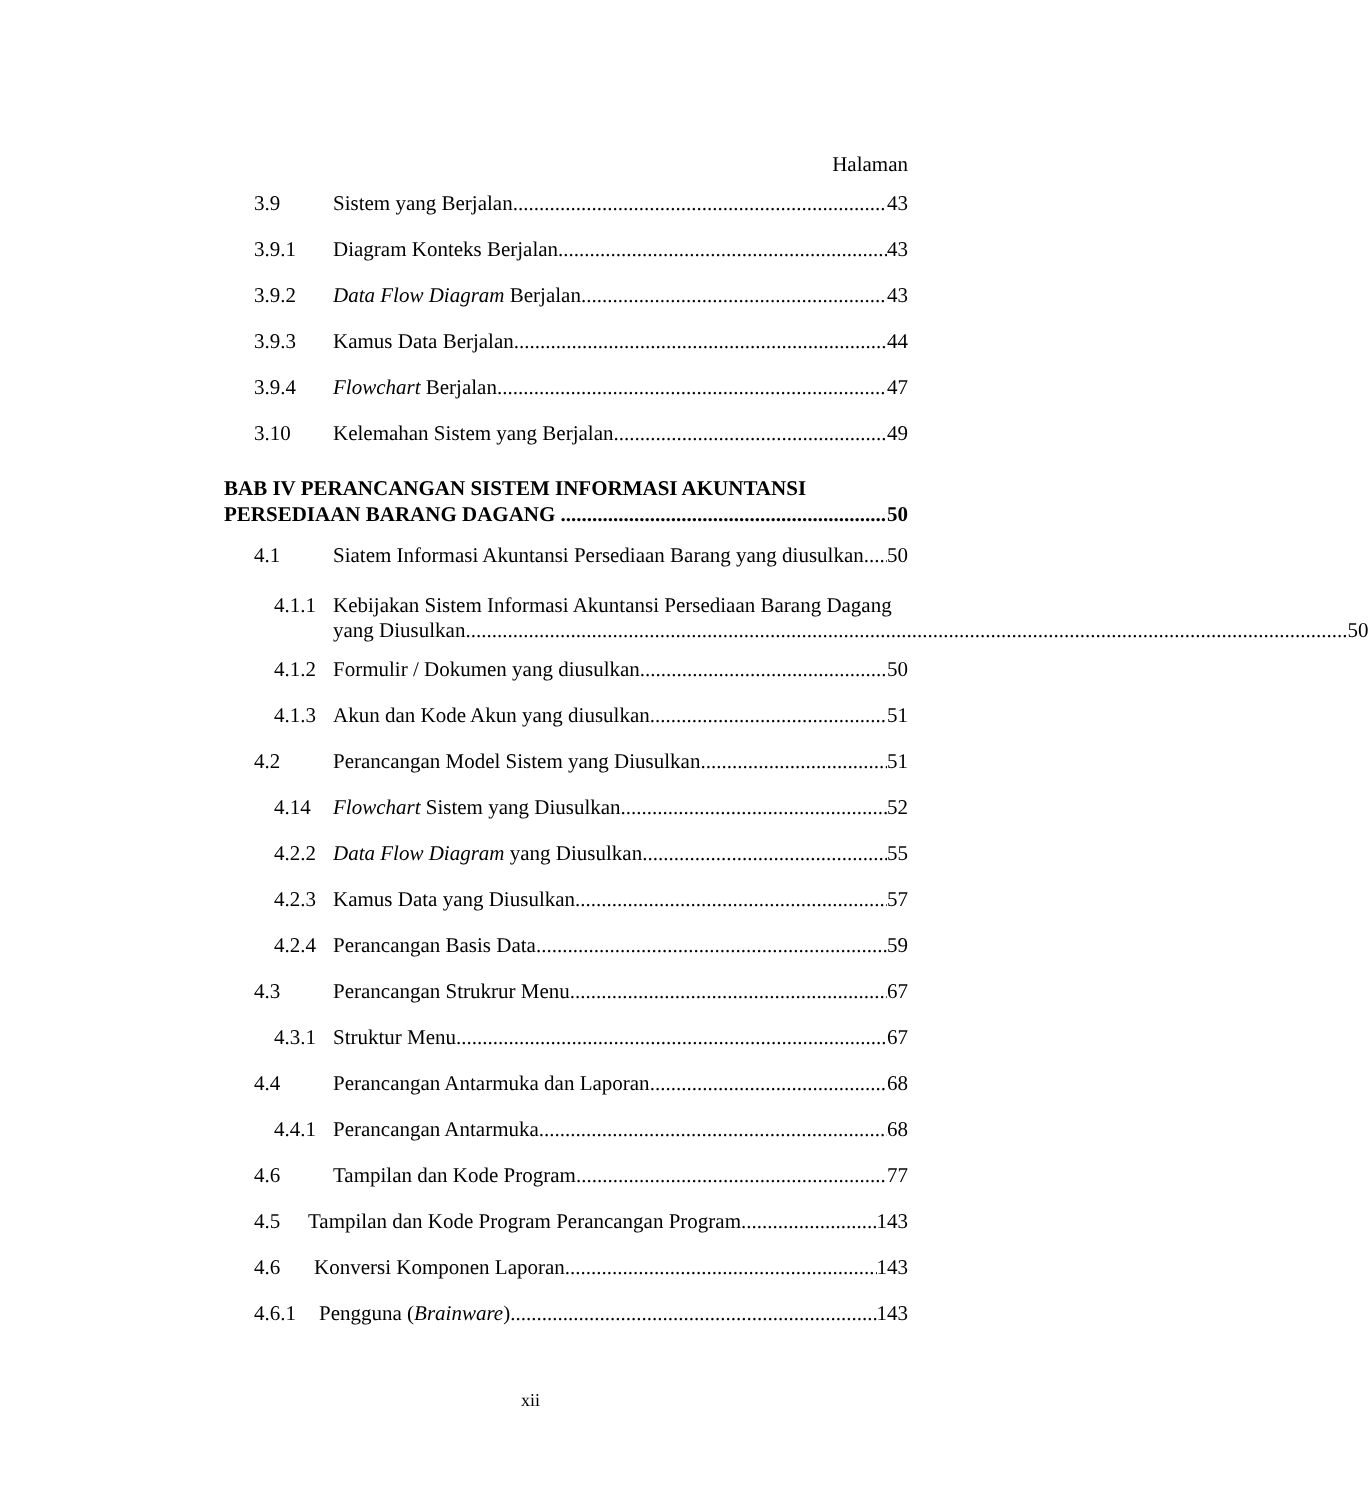Halaman
3.9 Sistem yang Berjalan 43
3.9.1 Diagram Konteks Berjalan 43
3.9.2 Data Flow Diagram Berjalan 43
3.9.3 Kamus Data Berjalan 44
3.9.4 Flowchart Berjalan 47
3.10 Kelemahan Sistem yang Berjalan 49
BAB IV PERANCANGAN SISTEM INFORMASI AKUNTANSI
PERSEDIAAN BARANG DAGANG 50
4.1 Siatem Informasi Akuntansi Persediaan Barang yang diusulkan 50
4.1.1
Kebijakan Sistem Informasi Akuntansi Persediaan Barang Dagang
yang Diusulkan 50
4.1.2 Formulir / Dokumen yang diusulkan 50
4.1.3 Akun dan Kode Akun yang diusulkan 51
4.2 Perancangan Model Sistem yang Diusulkan 51
4.14 Flowchart Sistem yang Diusulkan 52
4.2.2 Data Flow Diagram yang Diusulkan 55
4.2.3 Kamus Data yang Diusulkan 57
4.2.4 Perancangan Basis Data 59
4.3 Perancangan Strukrur Menu 67
4.3.1 Struktur Menu 67
4.4 Perancangan Antarmuka dan Laporan 68
4.4.1 Perancangan Antarmuka 68
4.6 Tampilan dan Kode Program 77
4.5 Tampilan dan Kode Program Perancangan Program 143
4.6 Konversi Komponen Laporan 143
4.6.1 Pengguna (Brainware) 143
xii